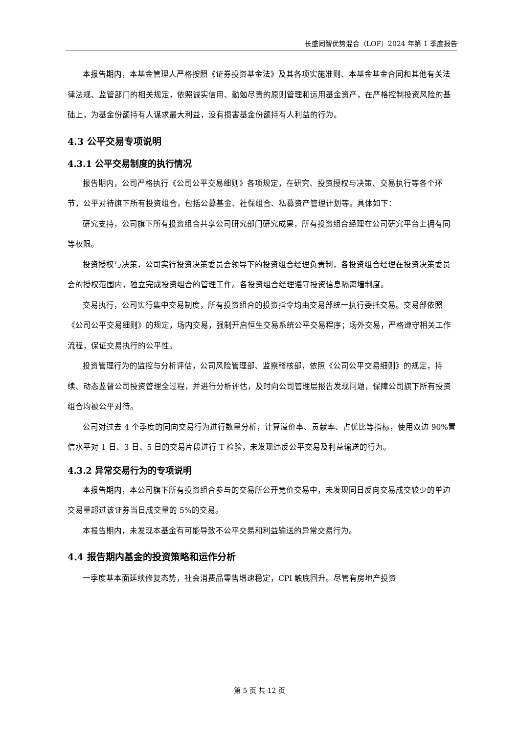长盛同智优势混合（LOF）2024 年第 1 季度报告
本报告期内，本基金管理人严格按照《证券投资基金法》及其各项实施准则、本基金基金合同和其他有关法律法规、监管部门的相关规定，依照诚实信用、勤勉尽责的原则管理和运用基金资产，在严格控制投资风险的基础上，为基金份额持有人谋求最大利益，没有损害基金份额持有人利益的行为。
4.3 公平交易专项说明
4.3.1 公平交易制度的执行情况
报告期内，公司严格执行《公司公平交易细则》各项规定，在研究、投资授权与决策、交易执行等各个环节，公平对待旗下所有投资组合，包括公募基金、社保组合、私募资产管理计划等。具体如下：
研究支持，公司旗下所有投资组合共享公司研究部门研究成果，所有投资组合经理在公司研究平台上拥有同等权限。
投资授权与决策，公司实行投资决策委员会领导下的投资组合经理负责制，各投资组合经理在投资决策委员会的授权范围内，独立完成投资组合的管理工作。各投资组合经理遵守投资信息隔离墙制度。
交易执行，公司实行集中交易制度，所有投资组合的投资指令均由交易部统一执行委托交易。交易部依照《公司公平交易细则》的规定，场内交易，强制开启恒生交易系统公平交易程序；场外交易，严格遵守相关工作流程，保证交易执行的公平性。
投资管理行为的监控与分析评估，公司风险管理部、监察稽核部，依照《公司公平交易细则》的规定，持续、动态监督公司投资管理全过程，并进行分析评估，及时向公司管理层报告发现问题，保障公司旗下所有投资组合均被公平对待。
公司对过去 4 个季度的同向交易行为进行数量分析，计算溢价率、贡献率、占优比等指标，使用双边 90%置信水平对 1 日、3 日、5 日的交易片段进行 T 检验，未发现违反公平交易及利益输送的行为。
4.3.2 异常交易行为的专项说明
本报告期内，本公司旗下所有投资组合参与的交易所公开竞价交易中，未发现同日反向交易成交较少的单边交易量超过该证券当日成交量的 5%的交易。
本报告期内，未发现本基金有可能导致不公平交易和利益输送的异常交易行为。
4.4 报告期内基金的投资策略和运作分析
一季度基本面延续修复态势，社会消费品零售增速稳定，CPI 触底回升。尽管有房地产投资
第 5 页 共 12 页